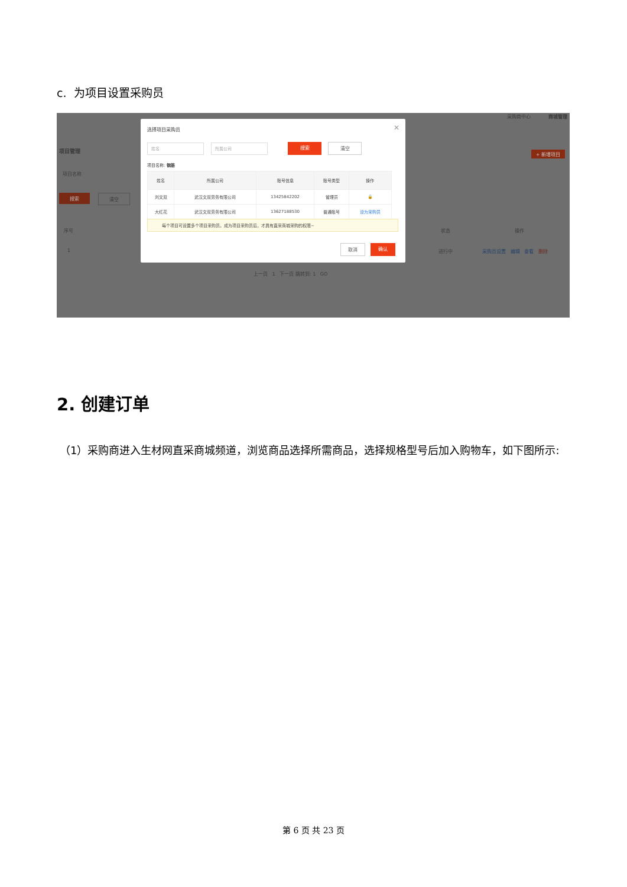c. 为项目设置采购员
采购商中心 商城管理
项目管理 + 新增项目
项目名称
搜索 清空
序号 状态 操作
1 进行中 采购员设置 编辑 查看 删除
上一页 1 下一页 跳转到: 1 GO
选择项目采购员 ✕
姓名 所属公司 搜索 清空
项目名称: 钢筋
| 姓名 | 所属公司 | 账号信息 | 账号类型 | 操作 |
| --- | --- | --- | --- | --- |
| 刘文双 | 武汉文双劳务有限公司 | 13425842202 | 管理员 | 🔒 |
| 大红花 | 武汉文双劳务有限公司 | 13627188530 | 普通账号 | 设为采购员 |
每个项目可设置多个项目采购员。成为项目采购员后，才具有直采商城采购的权限~
取消 确认
2. 创建订单
（1）采购商进入生材网直采商城频道，浏览商品选择所需商品，选择规格型号后加入购物车，如下图所示:
第 6 页 共 23 页